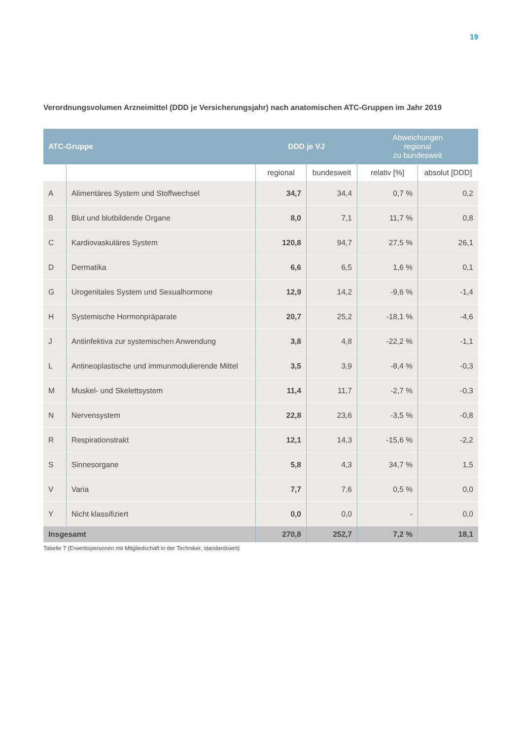19
Verordnungsvolumen Arzneimittel (DDD je Versicherungsjahr) nach anatomischen ATC-Gruppen im Jahr 2019
| ATC-Gruppe | | DDD je VJ | | Abweichungen regional zu bundesweit | |
| --- | --- | --- | --- | --- | --- |
| | | regional | bundesweit | relativ [%] | absolut [DDD] |
| A | Alimentäres System und Stoffwechsel | 34,7 | 34,4 | 0,7 % | 0,2 |
| B | Blut und blutbildende Organe | 8,0 | 7,1 | 11,7 % | 0,8 |
| C | Kardiovaskuläres System | 120,8 | 94,7 | 27,5 % | 26,1 |
| D | Dermatika | 6,6 | 6,5 | 1,6 % | 0,1 |
| G | Urogenitales System und Sexualhormone | 12,9 | 14,2 | -9,6 % | -1,4 |
| H | Systemische Hormonpräparate | 20,7 | 25,2 | -18,1 % | -4,6 |
| J | Antiinfektiva zur systemischen Anwendung | 3,8 | 4,8 | -22,2 % | -1,1 |
| L | Antineoplastische und immunmodulierende Mittel | 3,5 | 3,9 | -8,4 % | -0,3 |
| M | Muskel- und Skelettsystem | 11,4 | 11,7 | -2,7 % | -0,3 |
| N | Nervensystem | 22,8 | 23,6 | -3,5 % | -0,8 |
| R | Respirationstrakt | 12,1 | 14,3 | -15,6 % | -2,2 |
| S | Sinnesorgane | 5,8 | 4,3 | 34,7 % | 1,5 |
| V | Varia | 7,7 | 7,6 | 0,5 % | 0,0 |
| Y | Nicht klassifiziert | 0,0 | 0,0 | - | 0,0 |
| Insgesamt | | 270,8 | 252,7 | 7,2 % | 18,1 |
Tabelle 7 (Erwerbspersonen mit Mitgliedschaft in der Techniker, standardisiert)